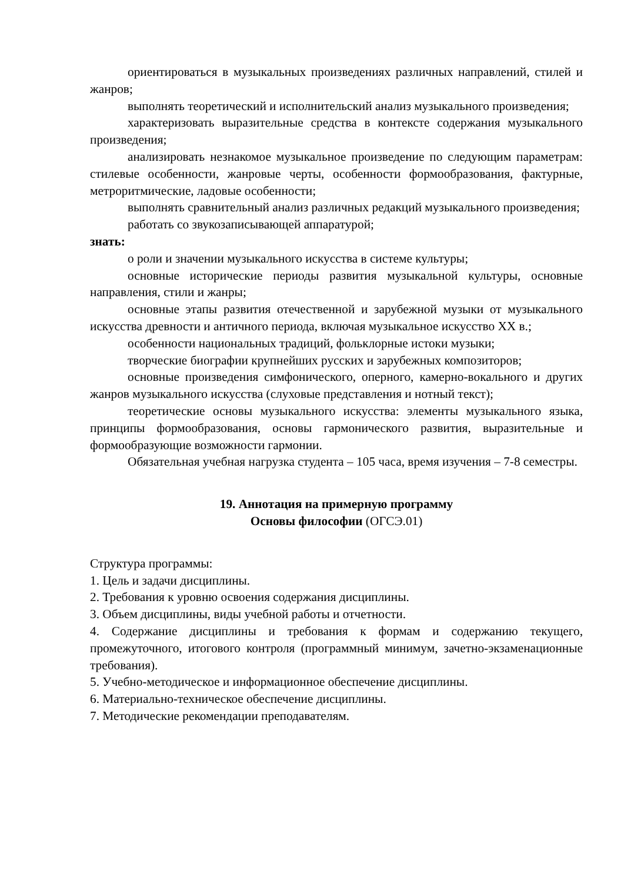ориентироваться в музыкальных произведениях различных направлений, стилей и жанров;
выполнять теоретический и исполнительский анализ музыкального произведения;
характеризовать выразительные средства в контексте содержания музыкального произведения;
анализировать незнакомое музыкальное произведение по следующим параметрам: стилевые особенности, жанровые черты, особенности формообразования, фактурные, метроритмические, ладовые особенности;
выполнять сравнительный анализ различных редакций музыкального произведения;
работать со звукозаписывающей аппаратурой;
знать:
о роли и значении музыкального искусства в системе культуры;
основные исторические периоды развития музыкальной культуры, основные направления, стили и жанры;
основные этапы развития отечественной и зарубежной музыки от музыкального искусства древности и античного периода, включая музыкальное искусство XX в.;
особенности национальных традиций, фольклорные истоки музыки;
творческие биографии крупнейших русских и зарубежных композиторов;
основные произведения симфонического, оперного, камерно-вокального и других жанров музыкального искусства (слуховые представления и нотный текст);
теоретические основы музыкального искусства: элементы музыкального языка, принципы формообразования, основы гармонического развития, выразительные и формообразующие возможности гармонии.
Обязательная учебная нагрузка студента – 105 часа, время изучения – 7-8 семестры.
19. Аннотация на примерную программу
Основы философии (ОГСЭ.01)
Структура программы:
1. Цель и задачи дисциплины.
2. Требования к уровню освоения содержания дисциплины.
3. Объем дисциплины, виды учебной работы и отчетности.
4. Содержание дисциплины и требования к формам и содержанию текущего, промежуточного, итогового контроля (программный минимум, зачетно-экзаменационные требования).
5. Учебно-методическое и информационное обеспечение дисциплины.
6. Материально-техническое обеспечение дисциплины.
7. Методические рекомендации преподавателям.